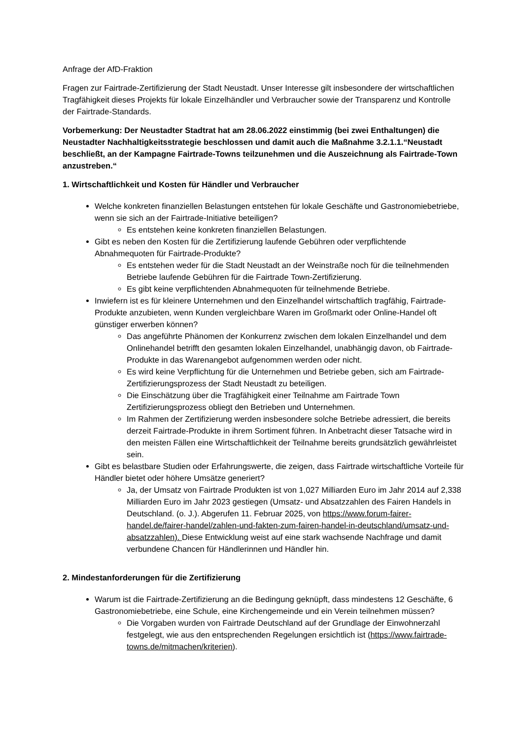Anfrage der AfD-Fraktion
Fragen zur Fairtrade-Zertifizierung der Stadt Neustadt. Unser Interesse gilt insbesondere der wirtschaftlichen Tragfähigkeit dieses Projekts für lokale Einzelhändler und Verbraucher sowie der Transparenz und Kontrolle der Fairtrade-Standards.
Vorbemerkung: Der Neustadter Stadtrat hat am 28.06.2022 einstimmig (bei zwei Enthaltungen) die Neustadter Nachhaltigkeitsstrategie beschlossen und damit auch die Maßnahme 3.2.1.1.“Neustadt beschließt, an der Kampagne Fairtrade-Towns teilzunehmen und die Auszeichnung als Fairtrade-Town anzustreben.“
1. Wirtschaftlichkeit und Kosten für Händler und Verbraucher
Welche konkreten finanziellen Belastungen entstehen für lokale Geschäfte und Gastronomiebetriebe, wenn sie sich an der Fairtrade-Initiative beteiligen?
Es entstehen keine konkreten finanziellen Belastungen.
Gibt es neben den Kosten für die Zertifizierung laufende Gebühren oder verpflichtende Abnahmequoten für Fairtrade-Produkte?
Es entstehen weder für die Stadt Neustadt an der Weinstraße noch für die teilnehmenden Betriebe laufende Gebühren für die Fairtrade Town-Zertifizierung.
Es gibt keine verpflichtenden Abnahmequoten für teilnehmende Betriebe.
Inwiefern ist es für kleinere Unternehmen und den Einzelhandel wirtschaftlich tragfähig, Fairtrade-Produkte anzubieten, wenn Kunden vergleichbare Waren im Großmarkt oder Online-Handel oft günstiger erwerben können?
Das angeführte Phänomen der Konkurrenz zwischen dem lokalen Einzelhandel und dem Onlinehandel betrifft den gesamten lokalen Einzelhandel, unabhängig davon, ob Fairtrade-Produkte in das Warenangebot aufgenommen werden oder nicht.
Es wird keine Verpflichtung für die Unternehmen und Betriebe geben, sich am Fairtrade-Zertifizierungsprozess der Stadt Neustadt zu beteiligen.
Die Einschätzung über die Tragfähigkeit einer Teilnahme am Fairtrade Town Zertifizierungsprozess obliegt den Betrieben und Unternehmen.
Im Rahmen der Zertifizierung werden insbesondere solche Betriebe adressiert, die bereits derzeit Fairtrade-Produkte in ihrem Sortiment führen. In Anbetracht dieser Tatsache wird in den meisten Fällen eine Wirtschaftlichkeit der Teilnahme bereits grundsätzlich gewährleistet sein.
Gibt es belastbare Studien oder Erfahrungswerte, die zeigen, dass Fairtrade wirtschaftliche Vorteile für Händler bietet oder höhere Umsätze generiert?
Ja, der Umsatz von Fairtrade Produkten ist von 1,027 Milliarden Euro im Jahr 2014 auf 2,338 Milliarden Euro im Jahr 2023 gestiegen (Umsatz- und Absatzzahlen des Fairen Handels in Deutschland. (o. J.). Abgerufen 11. Februar 2025, von https://www.forum-fairer-handel.de/fairer-handel/zahlen-und-fakten-zum-fairen-handel-in-deutschland/umsatz-und-absatzzahlen). Diese Entwicklung weist auf eine stark wachsende Nachfrage und damit verbundene Chancen für Händlerinnen und Händler hin.
2. Mindestanforderungen für die Zertifizierung
Warum ist die Fairtrade-Zertifizierung an die Bedingung geknüpft, dass mindestens 12 Geschäfte, 6 Gastronomiebetriebe, eine Schule, eine Kirchengemeinde und ein Verein teilnehmen müssen?
Die Vorgaben wurden von Fairtrade Deutschland auf der Grundlage der Einwohnerzahl festgelegt, wie aus den entsprechenden Regelungen ersichtlich ist (https://www.fairtrade-towns.de/mitmachen/kriterien).